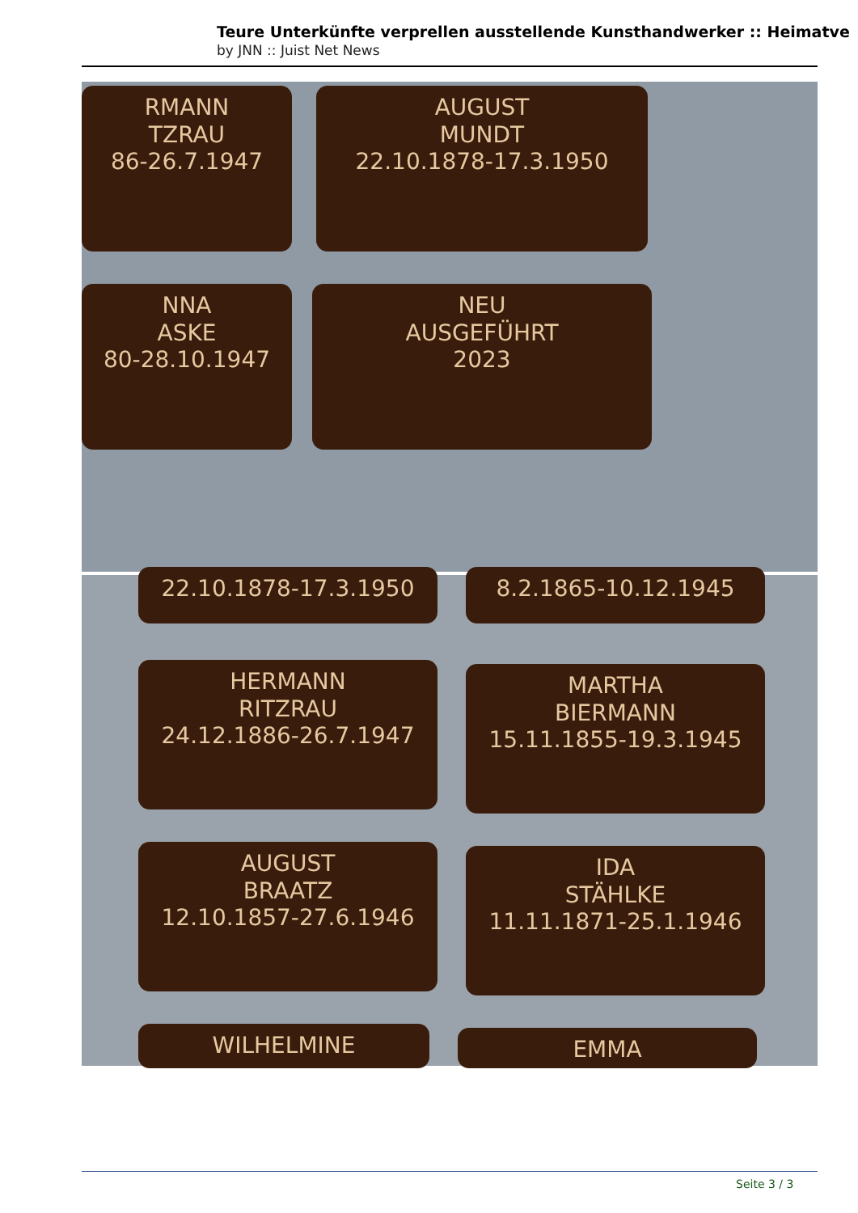Teure Unterkünfte verprellen ausstellende Kunsthandwerker :: Heimatve
by JNN :: Juist Net News
RMANN
TZRAU
86-26.7.1947
AUGUST
MUNDT
22.10.1878-17.3.1950
NNA
ASKE
80-28.10.1947
NEU
AUSGEFÜHRT
2023
22.10.1878-17.3.1950 8.2.1865-10.12.1945
HERMANN
RITZRAU
24.12.1886-26.7.1947
MARTHA
BIERMANN
15.11.1855-19.3.1945
AUGUST
BRAATZ
12.10.1857-27.6.1946
IDA
STÄHLKE
11.11.1871-25.1.1946
WILHELMINE EMMA
Seite 3 / 3